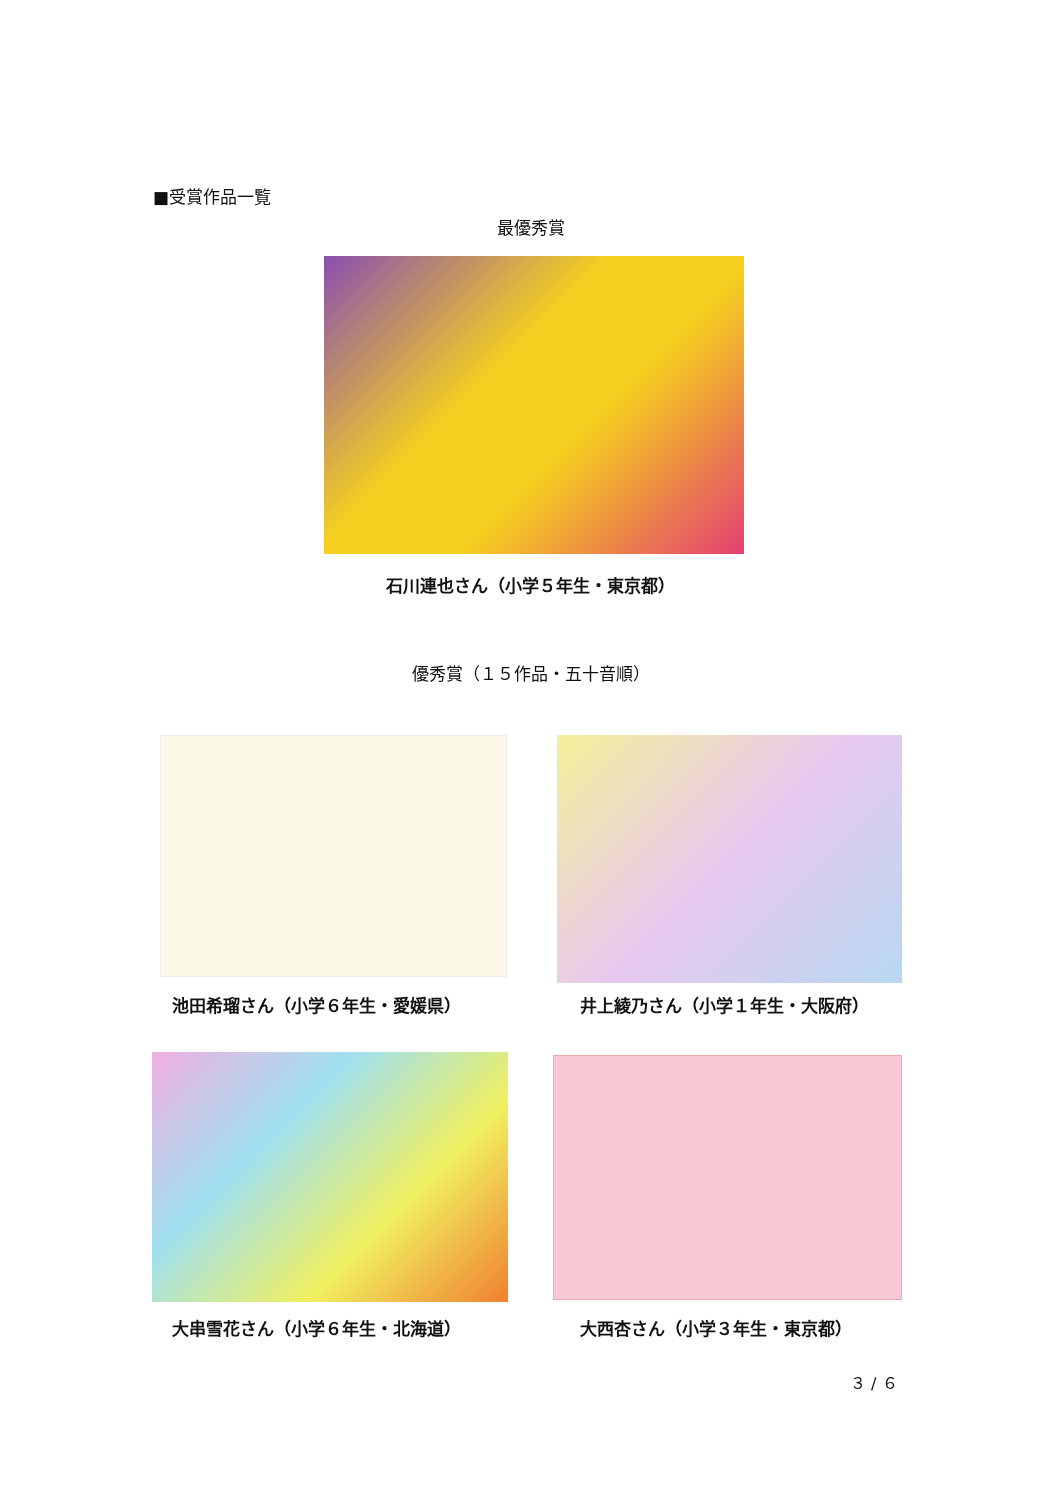■受賞作品一覧
最優秀賞
石川連也さん（小学５年生・東京都）
優秀賞（１５作品・五十音順）
池田希瑠さん（小学６年生・愛媛県） 井上綾乃さん（小学１年生・大阪府）
大串雪花さん（小学６年生・北海道） 大西杏さん（小学３年生・東京都）
３ / ６